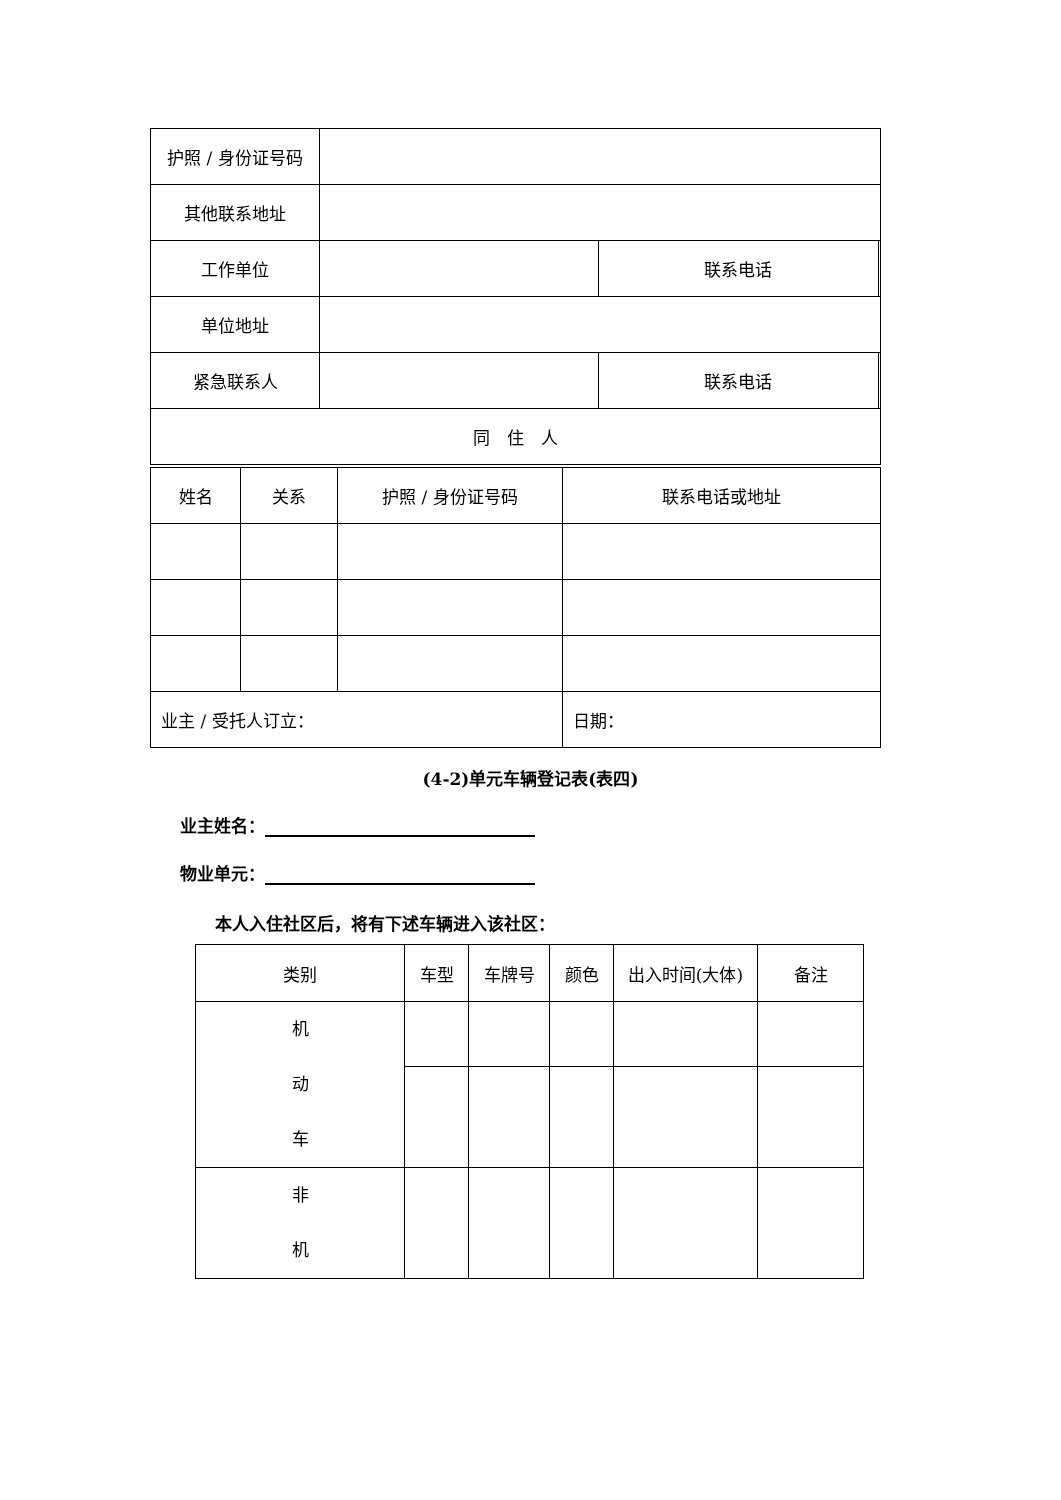| 护照 / 身份证号码 | | | |
| 其他联系地址 | | | |
| 工作单位 | | 联系电话 | |
| 单位地址 | | | |
| 紧急联系人 | | 联系电话 | |
| 同 住 人 | | | |
| 姓名 | 关系 | 护照 / 身份证号码 | 联系电话或地址 |
| 业主 / 受托人订立： | | | 日期： |
(4-2)单元车辆登记表(表四)
业主姓名：
物业单元：
本人入住社区后，将有下述车辆进入该社区：
| 类别 | 车型 | 车牌号 | 颜色 | 出入时间(大体) | 备注 |
| 机 动 车 | | | | | |
| 非 机 | | | | | |